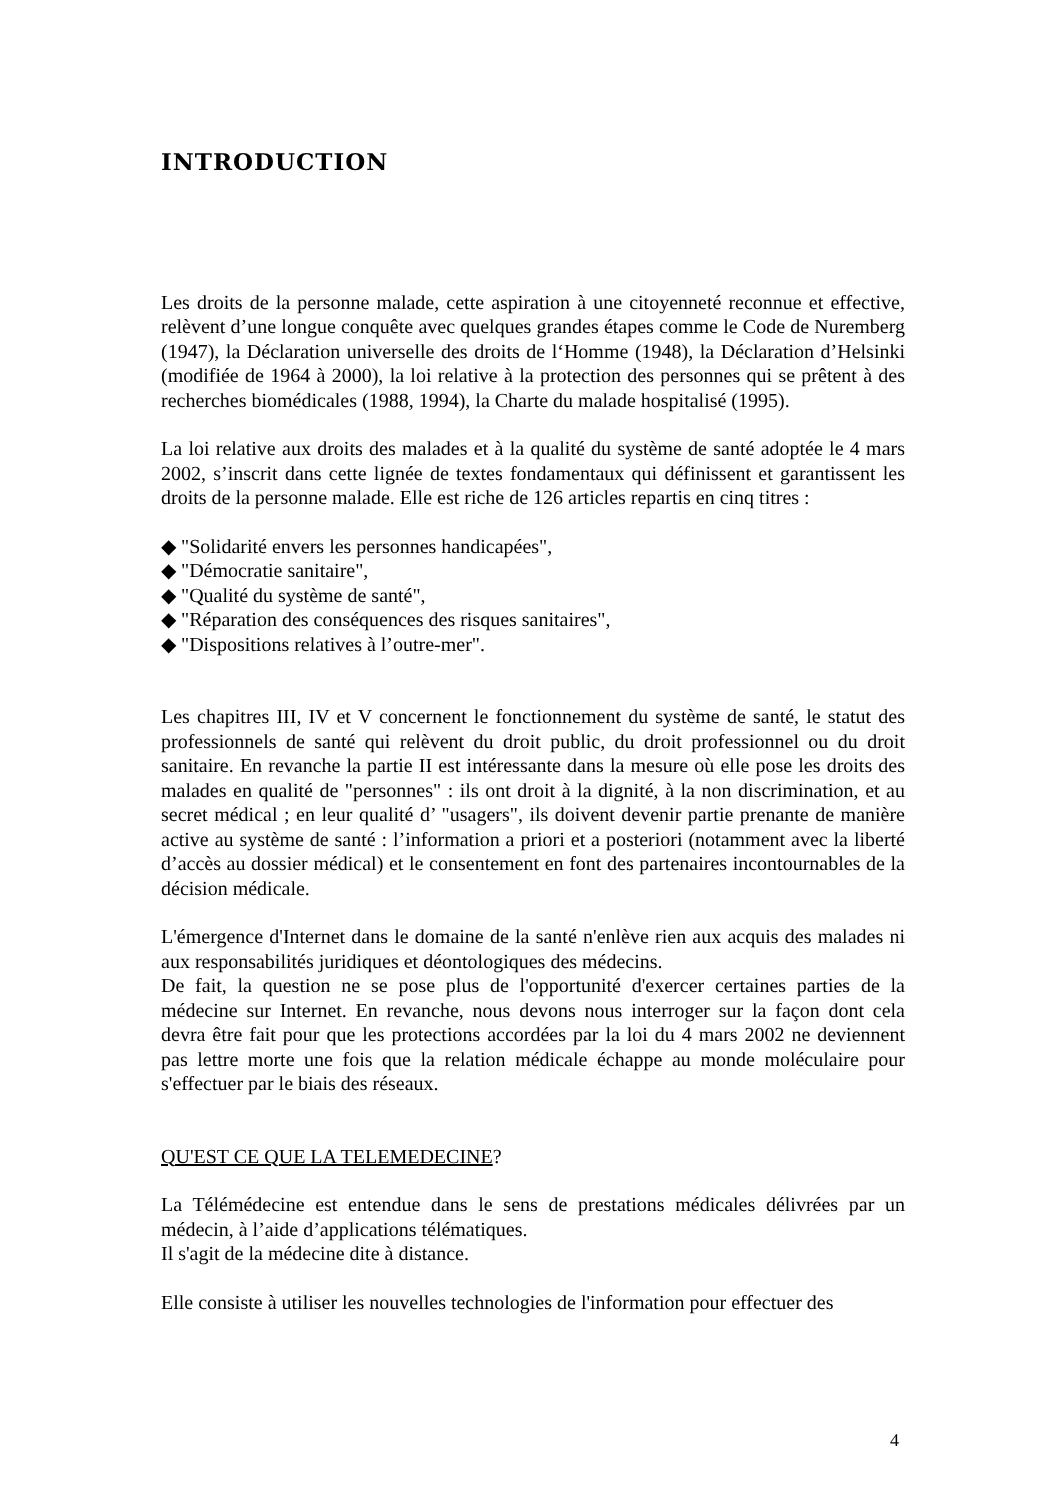INTRODUCTION
Les droits de la personne malade, cette aspiration à une citoyenneté reconnue et effective, relèvent d’une longue conquête avec quelques grandes étapes comme le Code de Nuremberg (1947), la Déclaration universelle des droits de l‘Homme (1948), la Déclaration d’Helsinki (modifiée de 1964 à 2000), la loi relative à la protection des personnes qui se prêtent à des recherches biomédicales (1988, 1994), la Charte du malade hospitalisé (1995).
La loi relative aux droits des malades et à la qualité du système de santé adoptée le 4 mars 2002, s’inscrit dans cette lignée de textes fondamentaux qui définissent et garantissent les droits de la personne malade. Elle est riche de 126 articles repartis en cinq titres :
◆ "Solidarité envers les personnes handicapées",
◆ "Démocratie sanitaire",
◆ "Qualité du système de santé",
◆ "Réparation des conséquences des risques sanitaires",
◆ "Dispositions relatives à l’outre-mer".
Les chapitres III, IV et V concernent le fonctionnement du système de santé, le statut des professionnels de santé qui relèvent du droit public, du droit professionnel ou du droit sanitaire. En revanche la partie II est intéressante dans la mesure où elle pose les droits des malades en qualité de "personnes" : ils ont droit à la dignité, à la non discrimination, et au secret médical ; en leur qualité d’ "usagers", ils doivent devenir partie prenante de manière active au système de santé : l’information a priori et a posteriori (notamment avec la liberté d’accès au dossier médical) et le consentement en font des partenaires incontournables de la décision médicale.
L'émergence d'Internet dans le domaine de la santé n'enlève rien aux acquis des malades ni aux responsabilités juridiques et déontologiques des médecins.
De fait, la question ne se pose plus de l'opportunité d'exercer certaines parties de la médecine sur Internet. En revanche, nous devons nous interroger sur la façon dont cela devra être fait pour que les protections accordées par la loi du 4 mars 2002 ne deviennent pas lettre morte une fois que la relation médicale échappe au monde moléculaire pour s'effectuer par le biais des réseaux.
QU'EST CE QUE LA TELEMEDECINE?
La Télémédecine est entendue dans le sens de prestations médicales délivrées par un médecin, à l’aide d’applications télématiques.
Il s'agit de la médecine dite à distance.
Elle consiste à utiliser les nouvelles technologies de l'information pour effectuer des
4